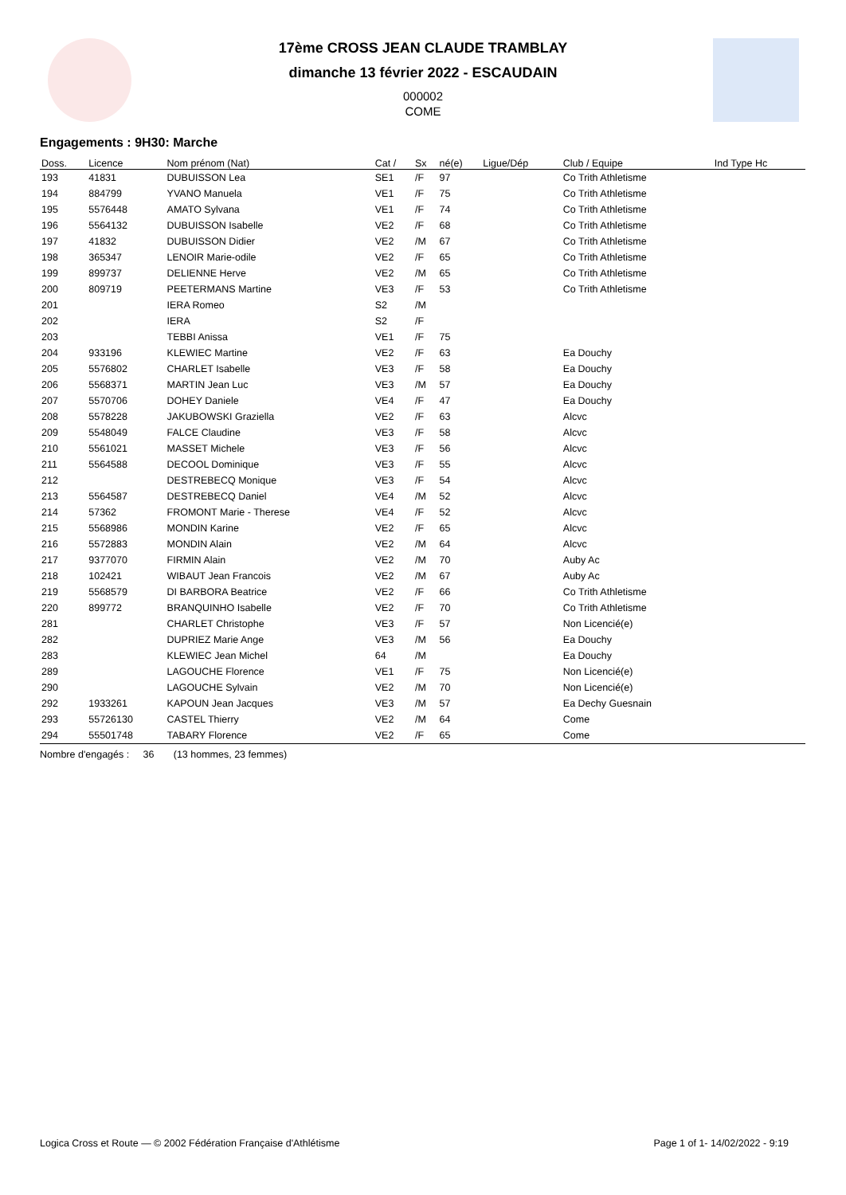17ème CROSS JEAN CLAUDE TRAMBLAY
dimanche 13 février 2022 - ESCAUDAIN
000002
COME
Engagements : 9H30: Marche
| Doss. | Licence | Nom prénom (Nat) | Cat / | Sx | né(e) | Ligue/Dép | Club / Equipe | Ind Type Hc |
| --- | --- | --- | --- | --- | --- | --- | --- | --- |
| 193 | 41831 | DUBUISSON Lea | SE1 | /F | 97 | | Co Trith Athletisme | |
| 194 | 884799 | YVANO Manuela | VE1 | /F | 75 | | Co Trith Athletisme | |
| 195 | 5576448 | AMATO Sylvana | VE1 | /F | 74 | | Co Trith Athletisme | |
| 196 | 5564132 | DUBUISSON Isabelle | VE2 | /F | 68 | | Co Trith Athletisme | |
| 197 | 41832 | DUBUISSON Didier | VE2 | /M | 67 | | Co Trith Athletisme | |
| 198 | 365347 | LENOIR Marie-odile | VE2 | /F | 65 | | Co Trith Athletisme | |
| 199 | 899737 | DELIENNE Herve | VE2 | /M | 65 | | Co Trith Athletisme | |
| 200 | 809719 | PEETERMANS Martine | VE3 | /F | 53 | | Co Trith Athletisme | |
| 201 | | IERA Romeo | S2 | /M | | | | |
| 202 | | IERA | S2 | /F | | | | |
| 203 | | TEBBI Anissa | VE1 | /F | 75 | | | |
| 204 | 933196 | KLEWIEC Martine | VE2 | /F | 63 | | Ea Douchy | |
| 205 | 5576802 | CHARLET Isabelle | VE3 | /F | 58 | | Ea Douchy | |
| 206 | 5568371 | MARTIN Jean Luc | VE3 | /M | 57 | | Ea Douchy | |
| 207 | 5570706 | DOHEY Daniele | VE4 | /F | 47 | | Ea Douchy | |
| 208 | 5578228 | JAKUBOWSKI Graziella | VE2 | /F | 63 | | Alcvc | |
| 209 | 5548049 | FALCE Claudine | VE3 | /F | 58 | | Alcvc | |
| 210 | 5561021 | MASSET Michele | VE3 | /F | 56 | | Alcvc | |
| 211 | 5564588 | DECOOL Dominique | VE3 | /F | 55 | | Alcvc | |
| 212 | | DESTREBECQ Monique | VE3 | /F | 54 | | Alcvc | |
| 213 | 5564587 | DESTREBECQ Daniel | VE4 | /M | 52 | | Alcvc | |
| 214 | 57362 | FROMONT Marie - Therese | VE4 | /F | 52 | | Alcvc | |
| 215 | 5568986 | MONDIN Karine | VE2 | /F | 65 | | Alcvc | |
| 216 | 5572883 | MONDIN Alain | VE2 | /M | 64 | | Alcvc | |
| 217 | 9377070 | FIRMIN Alain | VE2 | /M | 70 | | Auby Ac | |
| 218 | 102421 | WIBAUT Jean Francois | VE2 | /M | 67 | | Auby Ac | |
| 219 | 5568579 | DI BARBORA Beatrice | VE2 | /F | 66 | | Co Trith Athletisme | |
| 220 | 899772 | BRANQUINHO Isabelle | VE2 | /F | 70 | | Co Trith Athletisme | |
| 281 | | CHARLET Christophe | VE3 | /F | 57 | | Non Licencié(e) | |
| 282 | | DUPRIEZ Marie Ange | VE3 | /M | 56 | | Ea Douchy | |
| 283 | | KLEWIEC Jean Michel | 64 | /M | | | Ea Douchy | |
| 289 | | LAGOUCHE Florence | VE1 | /F | 75 | | Non Licencié(e) | |
| 290 | | LAGOUCHE Sylvain | VE2 | /M | 70 | | Non Licencié(e) | |
| 292 | 1933261 | KAPOUN Jean Jacques | VE3 | /M | 57 | | Ea Dechy Guesnain | |
| 293 | 55726130 | CASTEL Thierry | VE2 | /M | 64 | | Come | |
| 294 | 55501748 | TABARY Florence | VE2 | /F | 65 | | Come | |
Nombre d'engagés : 36 (13 hommes, 23 femmes)
Logica Cross et Route — © 2002 Fédération Française d'Athlétisme Page 1 of 1- 14/02/2022 - 9:19